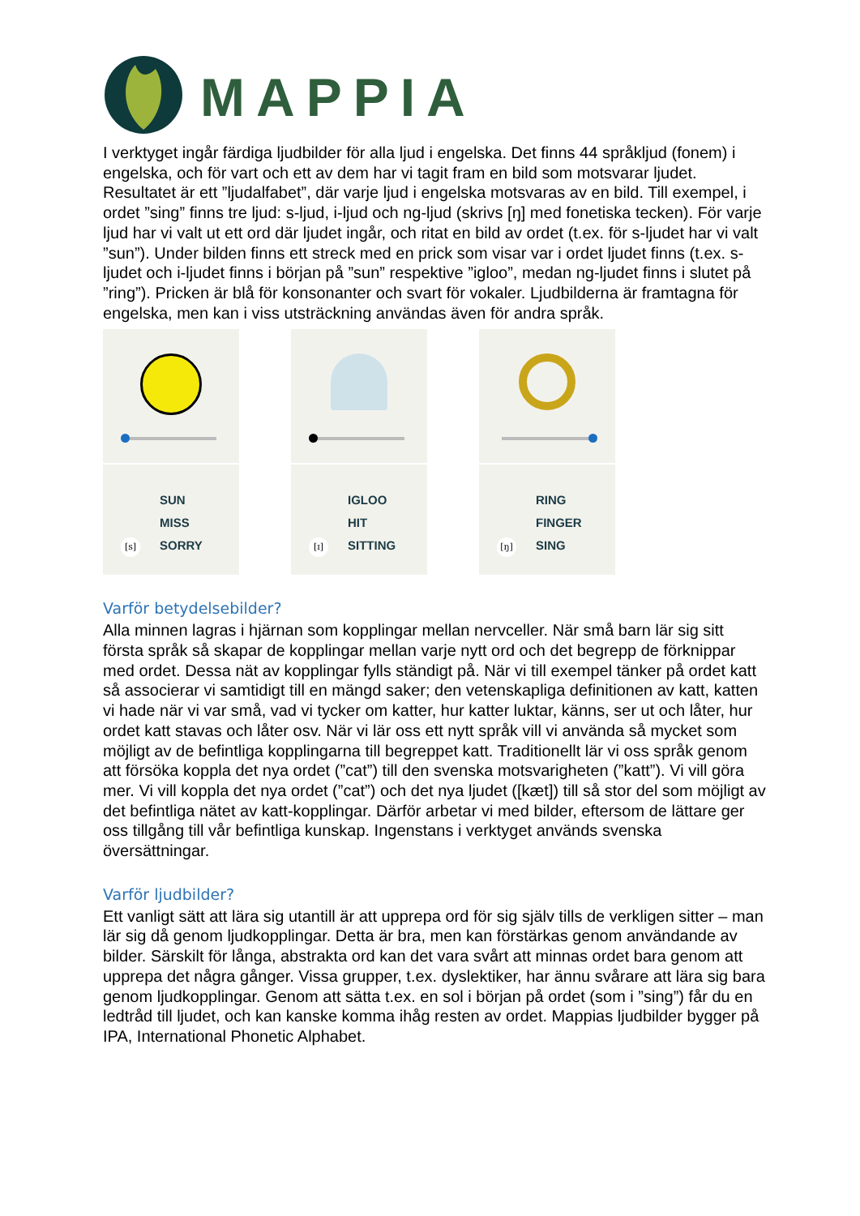MAPPIA
I verktyget ingår färdiga ljudbilder för alla ljud i engelska. Det finns 44 språkljud (fonem) i engelska, och för vart och ett av dem har vi tagit fram en bild som motsvarar ljudet. Resultatet är ett ”ljudalfabet”, där varje ljud i engelska motsvaras av en bild. Till exempel, i ordet ”sing” finns tre ljud: s-ljud, i-ljud och ng-ljud (skrivs [ŋ] med fonetiska tecken). För varje ljud har vi valt ut ett ord där ljudet ingår, och ritat en bild av ordet (t.ex. för s-ljudet har vi valt ”sun”). Under bilden finns ett streck med en prick som visar var i ordet ljudet finns (t.ex. s-ljudet och i-ljudet finns i början på ”sun” respektive ”igloo”, medan ng-ljudet finns i slutet på ”ring”). Pricken är blå för konsonanter och svart för vokaler. Ljudbilderna är framtagna för engelska, men kan i viss utsträckning användas även för andra språk.
SUN
MISS
SORRY
[s]
IGLOO
HIT
SITTING
[ɪ]
RING
FINGER
SING
[ŋ]
Varför betydelsebilder?
Alla minnen lagras i hjärnan som kopplingar mellan nervceller. När små barn lär sig sitt första språk så skapar de kopplingar mellan varje nytt ord och det begrepp de förknippar med ordet. Dessa nät av kopplingar fylls ständigt på. När vi till exempel tänker på ordet katt så associerar vi samtidigt till en mängd saker; den vetenskapliga definitionen av katt, katten vi hade när vi var små, vad vi tycker om katter, hur katter luktar, känns, ser ut och låter, hur ordet katt stavas och låter osv. När vi lär oss ett nytt språk vill vi använda så mycket som möjligt av de befintliga kopplingarna till begreppet katt. Traditionellt lär vi oss språk genom att försöka koppla det nya ordet (”cat”) till den svenska motsvarigheten (”katt”). Vi vill göra mer. Vi vill koppla det nya ordet (”cat”) och det nya ljudet ([kæt]) till så stor del som möjligt av det befintliga nätet av katt-kopplingar. Därför arbetar vi med bilder, eftersom de lättare ger oss tillgång till vår befintliga kunskap. Ingenstans i verktyget används svenska översättningar.
Varför ljudbilder?
Ett vanligt sätt att lära sig utantill är att upprepa ord för sig själv tills de verkligen sitter – man lär sig då genom ljudkopplingar. Detta är bra, men kan förstärkas genom användande av bilder. Särskilt för långa, abstrakta ord kan det vara svårt att minnas ordet bara genom att upprepa det några gånger. Vissa grupper, t.ex. dyslektiker, har ännu svårare att lära sig bara genom ljudkopplingar. Genom att sätta t.ex. en sol i början på ordet (som i ”sing”) får du en ledtråd till ljudet, och kan kanske komma ihåg resten av ordet. Mappias ljudbilder bygger på IPA, International Phonetic Alphabet.